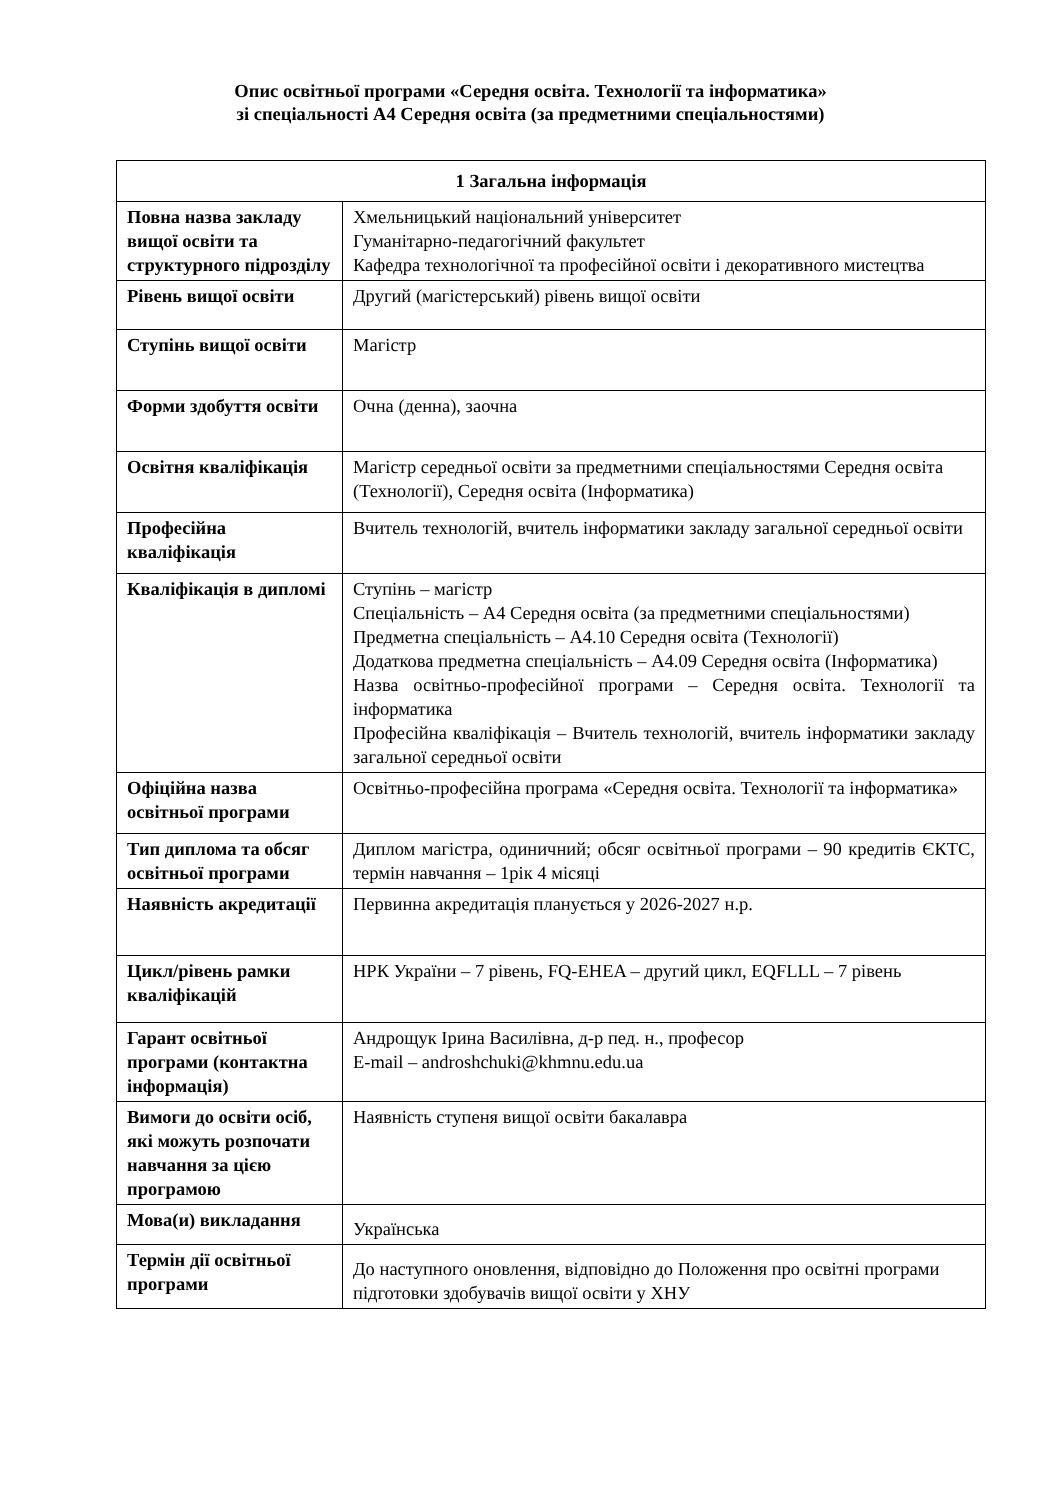Опис освітньої програми «Середня освіта. Технології та інформатика»
зі спеціальності А4 Середня освіта (за предметними спеціальностями)
| 1 Загальна інформація | |
| --- | --- |
| Повна назва закладу вищої освіти та структурного підрозділу | Хмельницький національний університет Гуманітарно-педагогічний факультет Кафедра технологічної та професійної освіти і декоративного мистецтва |
| Рівень вищої освіти | Другий (магістерський) рівень вищої освіти |
| Ступінь вищої освіти | Магістр |
| Форми здобуття освіти | Очна (денна), заочна |
| Освітня кваліфікація | Магістр середньої освіти за предметними спеціальностями Середня освіта (Технології), Середня освіта (Інформатика) |
| Професійна кваліфікація | Вчитель технологій, вчитель інформатики закладу загальної середньої освіти |
| Кваліфікація в дипломі | Ступінь – магістр Спеціальність – А4 Середня освіта (за предметними спеціальностями) Предметна спеціальність – А4.10 Середня освіта (Технології) Додаткова предметна спеціальність – А4.09 Середня освіта (Інформатика) Назва освітньо-професійної програми – Середня освіта. Технології та інформатика Професійна кваліфікація – Вчитель технологій, вчитель інформатики закладу загальної середньої освіти |
| Офіційна назва освітньої програми | Освітньо-професійна програма «Середня освіта. Технології та інформатика» |
| Тип диплома та обсяг освітньої програми | Диплом магістра, одиничний; обсяг освітньої програми – 90 кредитів ЄКТС, термін навчання – 1рік 4 місяці |
| Наявність акредитації | Первинна акредитація планується у 2026-2027 н.р. |
| Цикл/рівень рамки кваліфікацій | НРК України – 7 рівень, FQ-EHEA – другий цикл, EQFLLL – 7 рівень |
| Гарант освітньої програми (контактна інформація) | Андрощук Ірина Василівна, д-р пед. н., професор E-mail – androshchuki@khmnu.edu.ua |
| Вимоги до освіти осіб, які можуть розпочати навчання за цією програмою | Наявність ступеня вищої освіти бакалавра |
| Мова(и) викладання | Українська |
| Термін дії освітньої програми | До наступного оновлення, відповідно до Положення про освітні програми підготовки здобувачів вищої освіти у ХНУ |